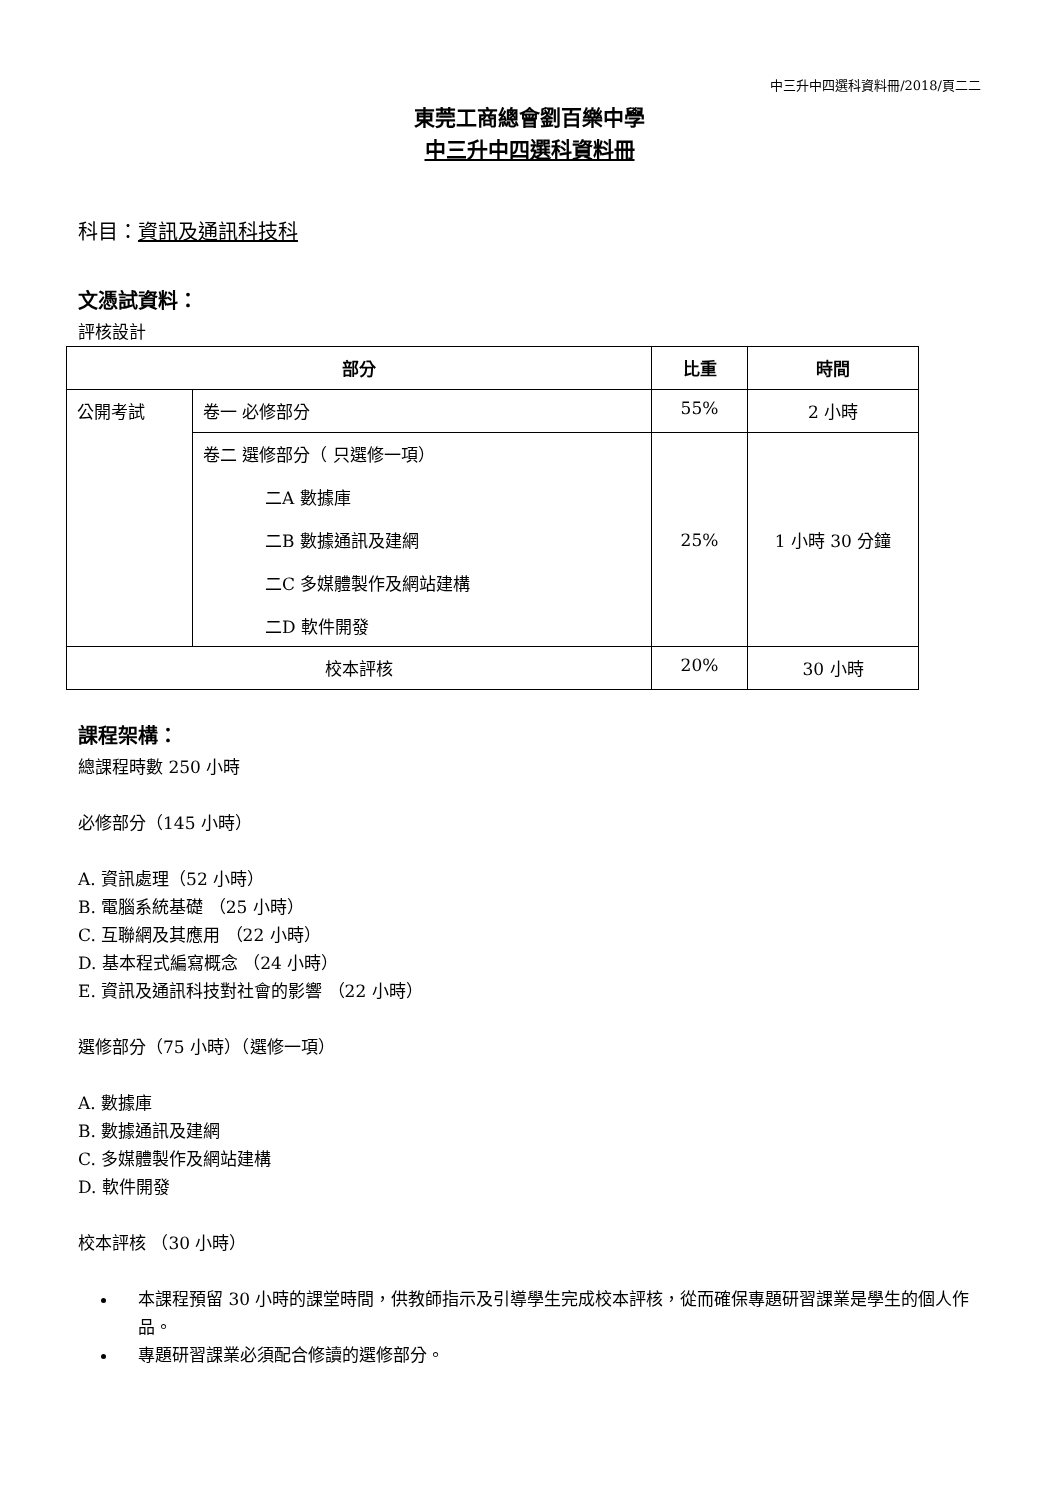中三升中四選科資料冊/2018/頁二二
東莞工商總會劉百樂中學
中三升中四選科資料冊
科目：資訊及通訊科技科
文憑試資料：
評核設計
| 部分 | | 比重 | 時間 |
| --- | --- | --- | --- |
| 公開考試 | 卷一 必修部分 | 55% | 2 小時 |
| | 卷二 選修部分（ 只選修一項） 二A 數據庫 二B 數據通訊及建網 二C 多媒體製作及網站建構 二D 軟件開發 | 25% | 1 小時 30 分鐘 |
| 校本評核 | | 20% | 30 小時 |
課程架構：
總課程時數 250 小時
必修部分（145 小時）
A. 資訊處理（52 小時）
B. 電腦系統基礎 （25 小時）
C. 互聯網及其應用 （22 小時）
D. 基本程式編寫概念 （24 小時）
E. 資訊及通訊科技對社會的影響 （22 小時）
選修部分（75 小時）（選修一項）
A. 數據庫
B. 數據通訊及建網
C. 多媒體製作及網站建構
D. 軟件開發
校本評核 （30 小時）
本課程預留 30 小時的課堂時間，供教師指示及引導學生完成校本評核，從而確保專題研習課業是學生的個人作品。
專題研習課業必須配合修讀的選修部分。